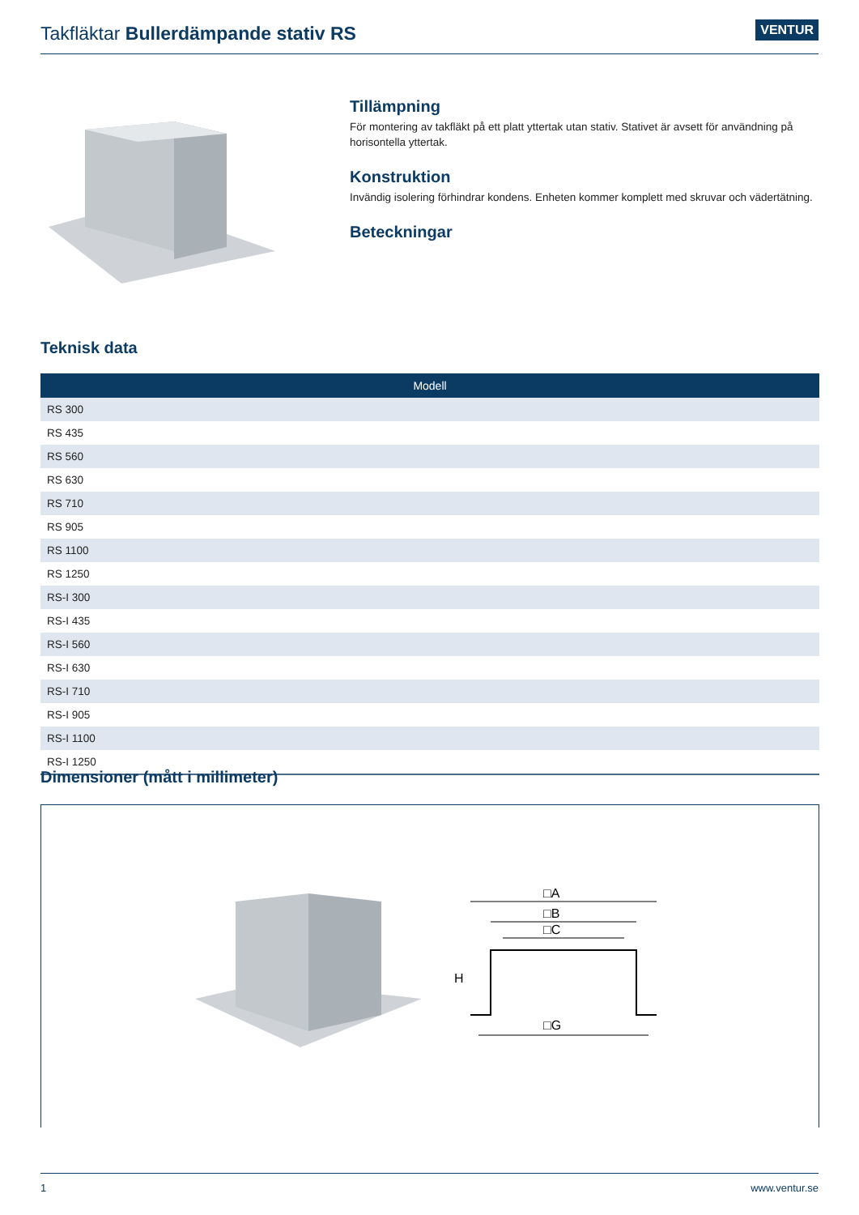Takfläktar Bullerdämpande stativ RS
VENTUR
Tillämpning
För montering av takfläkt på ett platt yttertak utan stativ. Stativet är avsett för användning på horisontella yttertak.
Konstruktion
Invändig isolering förhindrar kondens. Enheten kommer komplett med skruvar och vädertätning.
Beteckningar
Teknisk data
| Modell |
| --- |
| RS 300 |
| RS 435 |
| RS 560 |
| RS 630 |
| RS 710 |
| RS 905 |
| RS 1100 |
| RS 1250 |
| RS-I 300 |
| RS-I 435 |
| RS-I 560 |
| RS-I 630 |
| RS-I 710 |
| RS-I 905 |
| RS-I 1100 |
| RS-I 1250 |
Dimensioner (mått i millimeter)
□A
□B
□C
□G
H
1 www.ventur.se